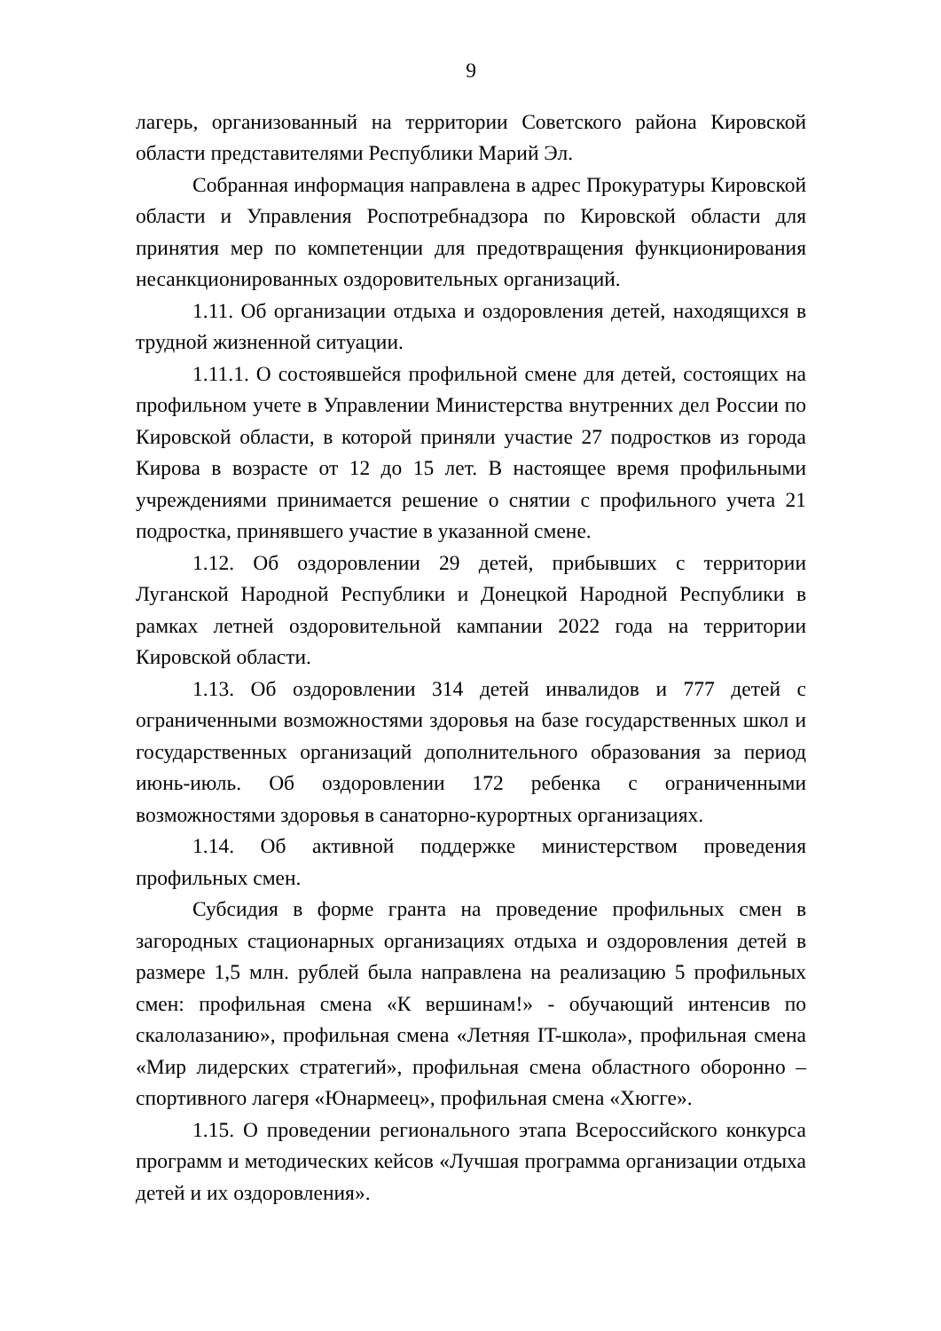9
лагерь, организованный на территории Советского района Кировской области представителями Республики Марий Эл.
Собранная информация направлена в адрес Прокуратуры Кировской области и Управления Роспотребнадзора по Кировской области для принятия мер по компетенции для предотвращения функционирования несанкционированных оздоровительных организаций.
1.11. Об организации отдыха и оздоровления детей, находящихся в трудной жизненной ситуации.
1.11.1. О состоявшейся профильной смене для детей, состоящих на профильном учете в Управлении Министерства внутренних дел России по Кировской области, в которой приняли участие 27 подростков из города Кирова в возрасте от 12 до 15 лет. В настоящее время профильными учреждениями принимается решение о снятии с профильного учета 21 подростка, принявшего участие в указанной смене.
1.12. Об оздоровлении 29 детей, прибывших с территории Луганской Народной Республики и Донецкой Народной Республики в рамках летней оздоровительной кампании 2022 года на территории Кировской области.
1.13. Об оздоровлении 314 детей инвалидов и 777 детей с ограниченными возможностями здоровья на базе государственных школ и государственных организаций дополнительного образования за период июнь-июль. Об оздоровлении 172 ребенка с ограниченными возможностями здоровья в санаторно-курортных организациях.
1.14. Об активной поддержке министерством проведения профильных смен.
Субсидия в форме гранта на проведение профильных смен в загородных стационарных организациях отдыха и оздоровления детей в размере 1,5 млн. рублей была направлена на реализацию 5 профильных смен: профильная смена «К вершинам!» - обучающий интенсив по скалолазанию», профильная смена «Летняя IT-школа», профильная смена «Мир лидерских стратегий», профильная смена областного оборонно – спортивного лагеря «Юнармеец», профильная смена «Хюгге».
1.15. О проведении регионального этапа Всероссийского конкурса программ и методических кейсов «Лучшая программа организации отдыха детей и их оздоровления».